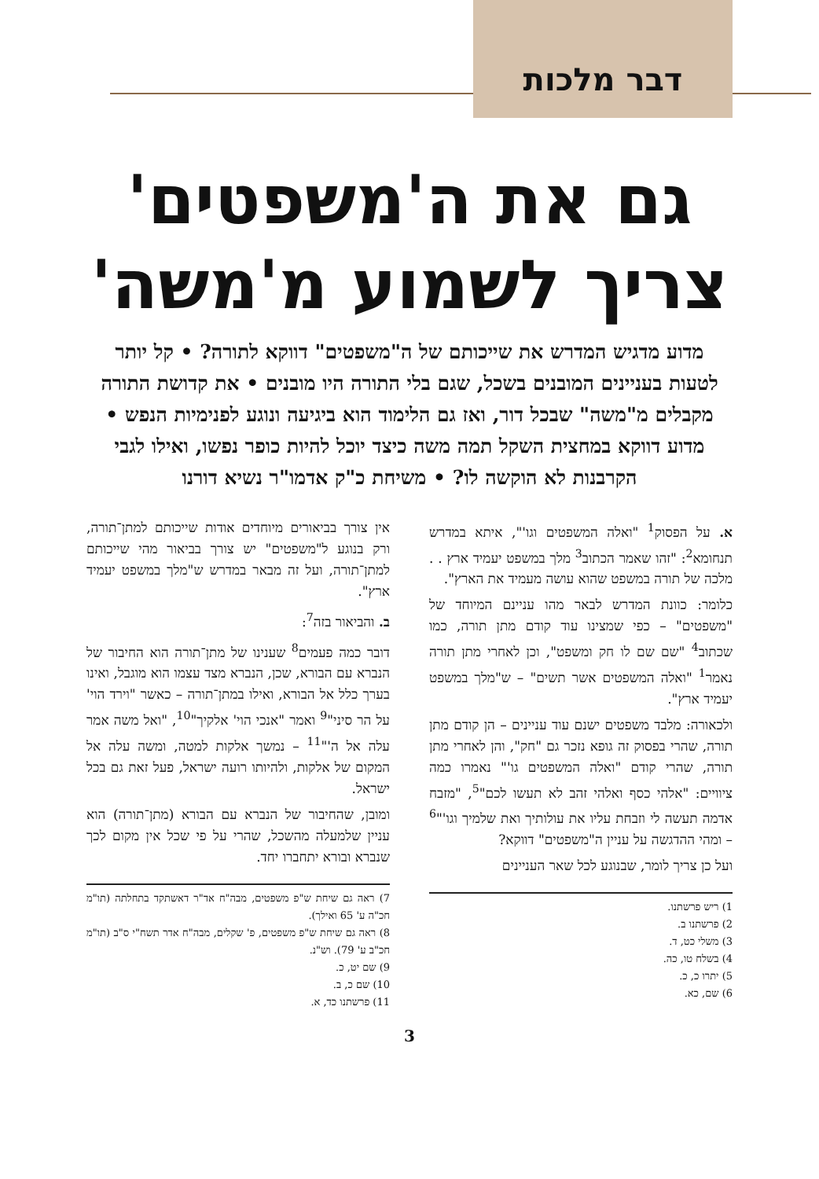דבר מלכות
גם את ה'משפטים'
צריך לשמוע מ'משה'
מדוע מדגיש המדרש את שייכותם של ה"משפטים" דווקא לתורה? • קל יותר לטעות בעניינים המובנים בשכל, שגם בלי התורה היו מובנים • את קדושת התורה מקבלים מ"משה" שבכל דור, ואז גם הלימוד הוא ביגיעה ונוגע לפנימיות הנפש • מדוע דווקא במחצית השקל תמה משה כיצד יוכל להיות כופר נפשו, ואילו לגבי הקרבנות לא הוקשה לו? • משיחת כ"ק אדמו"ר נשיא דורנו
א. על הפסוק<sup>1</sup> "ואלה המשפטים וגו'", איתא במדרש תנחומא<sup>2</sup>: "זהו שאמר הכתוב<sup>3</sup> מלך במשפט יעמיד ארץ . . מלכה של תורה במשפט שהוא עושה מעמיד את הארץ".
כלומר: כוונת המדרש לבאר מהו עניינם המיוחד של "משפטים" – כפי שמצינו עוד קודם מתן תורה, כמו שכתוב<sup>4</sup> "שם שם לו חק ומשפט", וכן לאחרי מתן תורה נאמר<sup>1</sup> "ואלה המשפטים אשר תשים" – ש"מלך במשפט יעמיד ארץ".
ולכאורה: מלבד משפטים ישנם עוד עניינים – הן קודם מתן תורה, שהרי בפסוק זה גופא נזכר גם "חק", והן לאחרי מתן תורה, שהרי קודם "ואלה המשפטים גו'" נאמרו כמה ציוויים: "אלהי כסף ואלהי זהב לא תעשו לכם"<sup>5</sup>, "מזבח אדמה תעשה לי וזבחת עליו את עולותיך ואת שלמיך וגו'"<sup>6</sup> – ומהי ההדגשה על עניין ה"משפטים" דווקא?
ועל כן צריך לומר, שבנוגע לכל שאר העניינים
1) ריש פרשתנו.
2) פרשתנו ב.
3) משלי כט, ד.
4) בשלח טו, כה.
5) יתרו כ, כ.
6) שם, כא.
אין צורך בביאורים מיוחדים אודות שייכותם למתן־תורה, ורק בנוגע ל"משפטים" יש צורך בביאור מהי שייכותם למתן־תורה, ועל זה מבאר במדרש ש"מלך במשפט יעמיד ארץ".
ב. והביאור בזה<sup>7</sup>:
דובר כמה פעמים<sup>8</sup> שענינו של מתן־תורה הוא החיבור של הנברא עם הבורא, שכן, הנברא מצד עצמו הוא מוגבל, ואינו בערך כלל אל הבורא, ואילו במתן־תורה – כאשר "וירד הוי' על הר סיני"<sup>9</sup> ואמר "אנכי הוי' אלקיך"<sup>10</sup>, "ואל משה אמר עלה אל ה'"<sup>11</sup> – נמשך אלקות למטה, ומשה עלה אל המקום של אלקות, ולהיותו רועה ישראל, פעל זאת גם בכל ישראל.
ומובן, שהחיבור של הנברא עם הבורא (מתן־תורה) הוא עניין שלמעלה מהשכל, שהרי על פי שכל אין מקום לכך שנברא ובורא יתחברו יחד.
7) ראה גם שיחת ש"פ משפטים, מבה"ח אד"ר דאשתקד בתחלתה (תו"מ חכ"ה ע' 65 ואילך).
8) ראה גם שיחת ש"פ משפטים, פ' שקלים, מבה"ח אדר תשח"י ס"ב (תו"מ חכ"ב ע' 79). וש"נ.
9) שם יט, כ.
10) שם כ, ב.
11) פרשתנו כד, א.
3